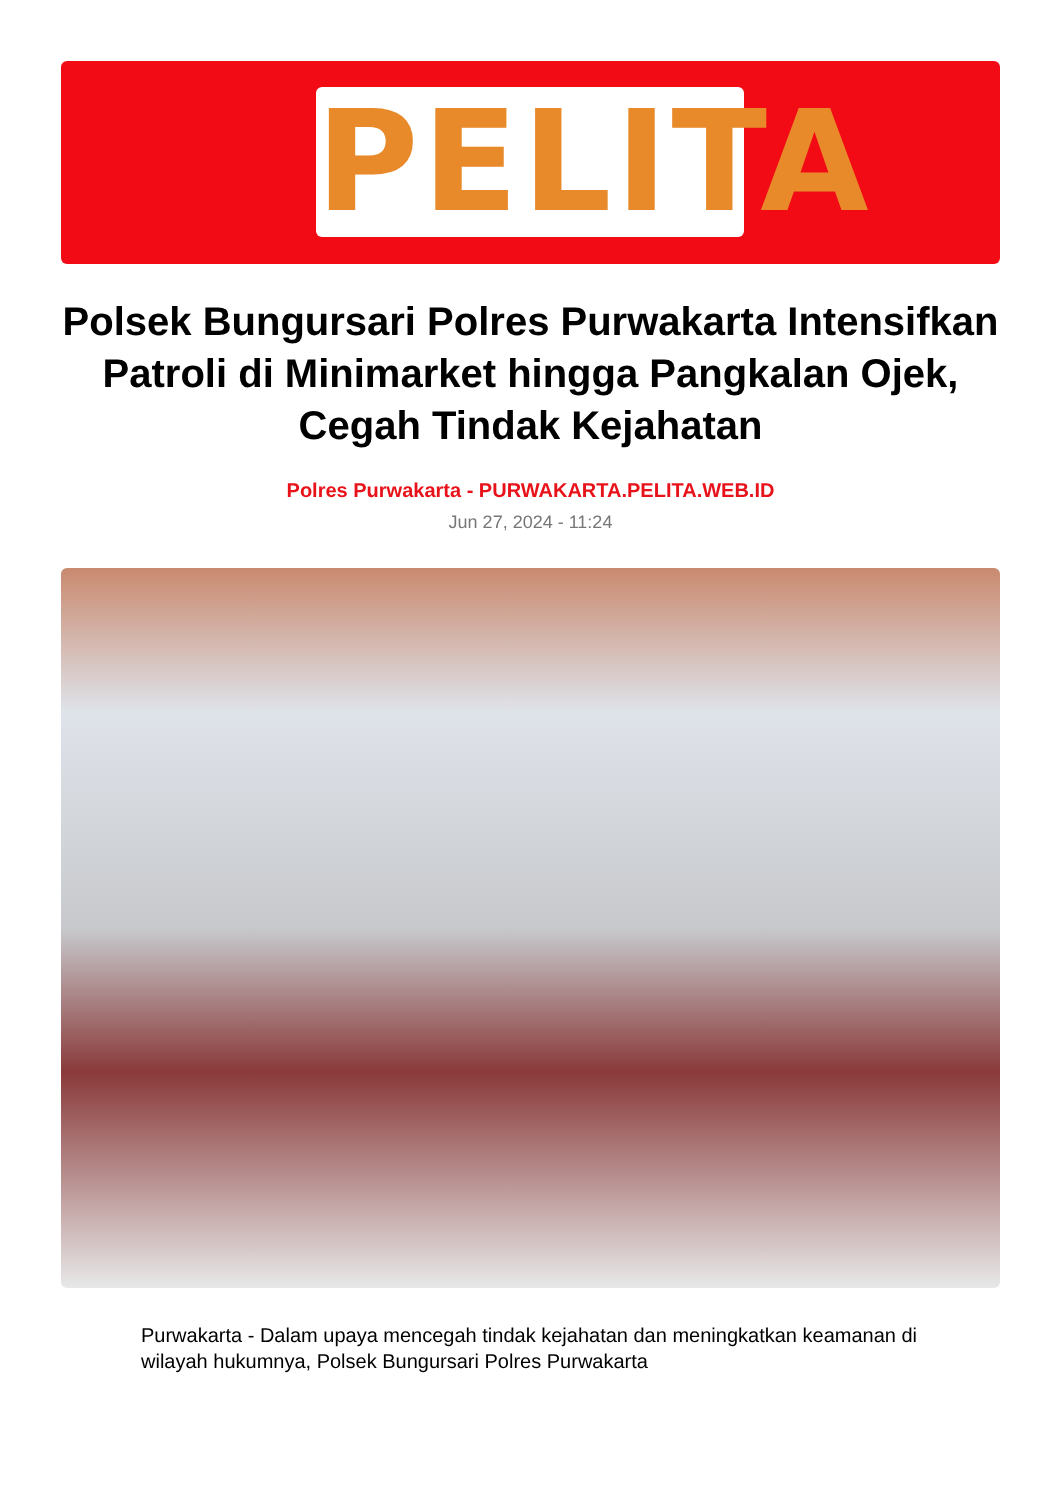PELITA
Polsek Bungursari Polres Purwakarta Intensifkan Patroli di Minimarket hingga Pangkalan Ojek, Cegah Tindak Kejahatan
Polres Purwakarta - PURWAKARTA.PELITA.WEB.ID
Jun 27, 2024 - 11:24
Purwakarta - Dalam upaya mencegah tindak kejahatan dan meningkatkan keamanan di wilayah hukumnya, Polsek Bungursari Polres Purwakarta